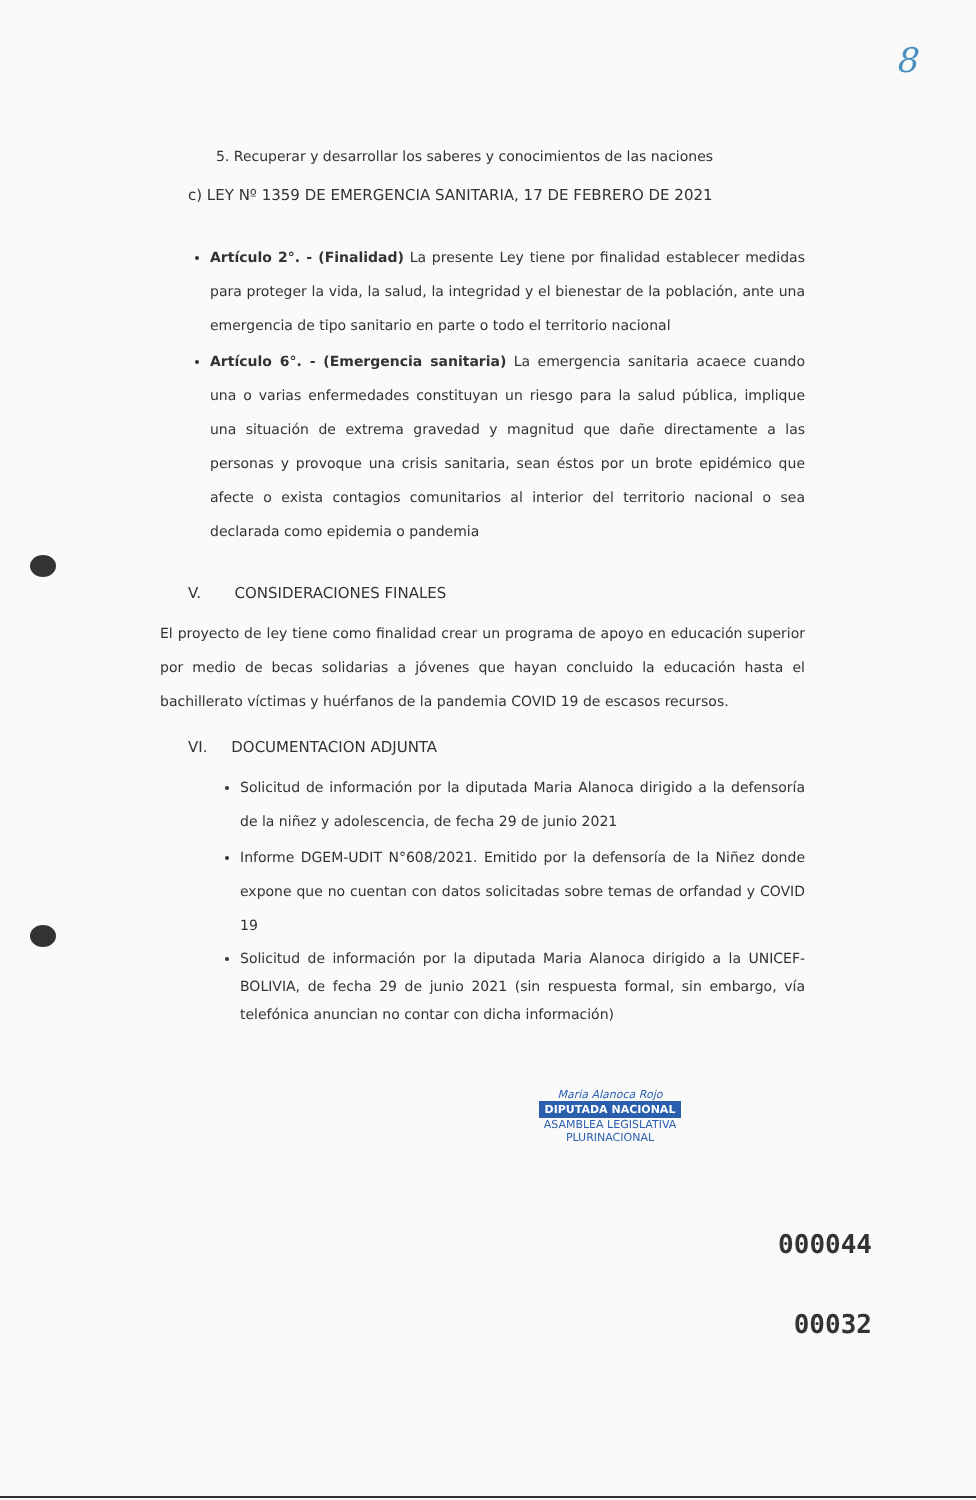8
5. Recuperar y desarrollar los saberes y conocimientos de las naciones
c) LEY Nº 1359 DE EMERGENCIA SANITARIA, 17 DE FEBRERO DE 2021
Artículo 2°. - (Finalidad) La presente Ley tiene por finalidad establecer medidas para proteger la vida, la salud, la integridad y el bienestar de la población, ante una emergencia de tipo sanitario en parte o todo el territorio nacional
Artículo 6°. - (Emergencia sanitaria) La emergencia sanitaria acaece cuando una o varias enfermedades constituyan un riesgo para la salud pública, implique una situación de extrema gravedad y magnitud que dañe directamente a las personas y provoque una crisis sanitaria, sean éstos por un brote epidémico que afecte o exista contagios comunitarios al interior del territorio nacional o sea declarada como epidemia o pandemia
V. CONSIDERACIONES FINALES
El proyecto de ley tiene como finalidad crear un programa de apoyo en educación superior por medio de becas solidarias a jóvenes que hayan concluido la educación hasta el bachillerato víctimas y huérfanos de la pandemia COVID 19 de escasos recursos.
VI. DOCUMENTACION ADJUNTA
Solicitud de información por la diputada Maria Alanoca dirigido a la defensoría de la niñez y adolescencia, de fecha 29 de junio 2021
Informe DGEM-UDIT N°608/2021. Emitido por la defensoría de la Niñez donde expone que no cuentan con datos solicitadas sobre temas de orfandad y COVID 19
Solicitud de información por la diputada Maria Alanoca dirigido a la UNICEF-BOLIVIA, de fecha 29 de junio 2021 (sin respuesta formal, sin embargo, vía telefónica anuncian no contar con dicha información)
Maria Alanoca Rojo
DIPUTADA NACIONAL
ASAMBLEA LEGISLATIVA PLURINACIONAL
000044
00032